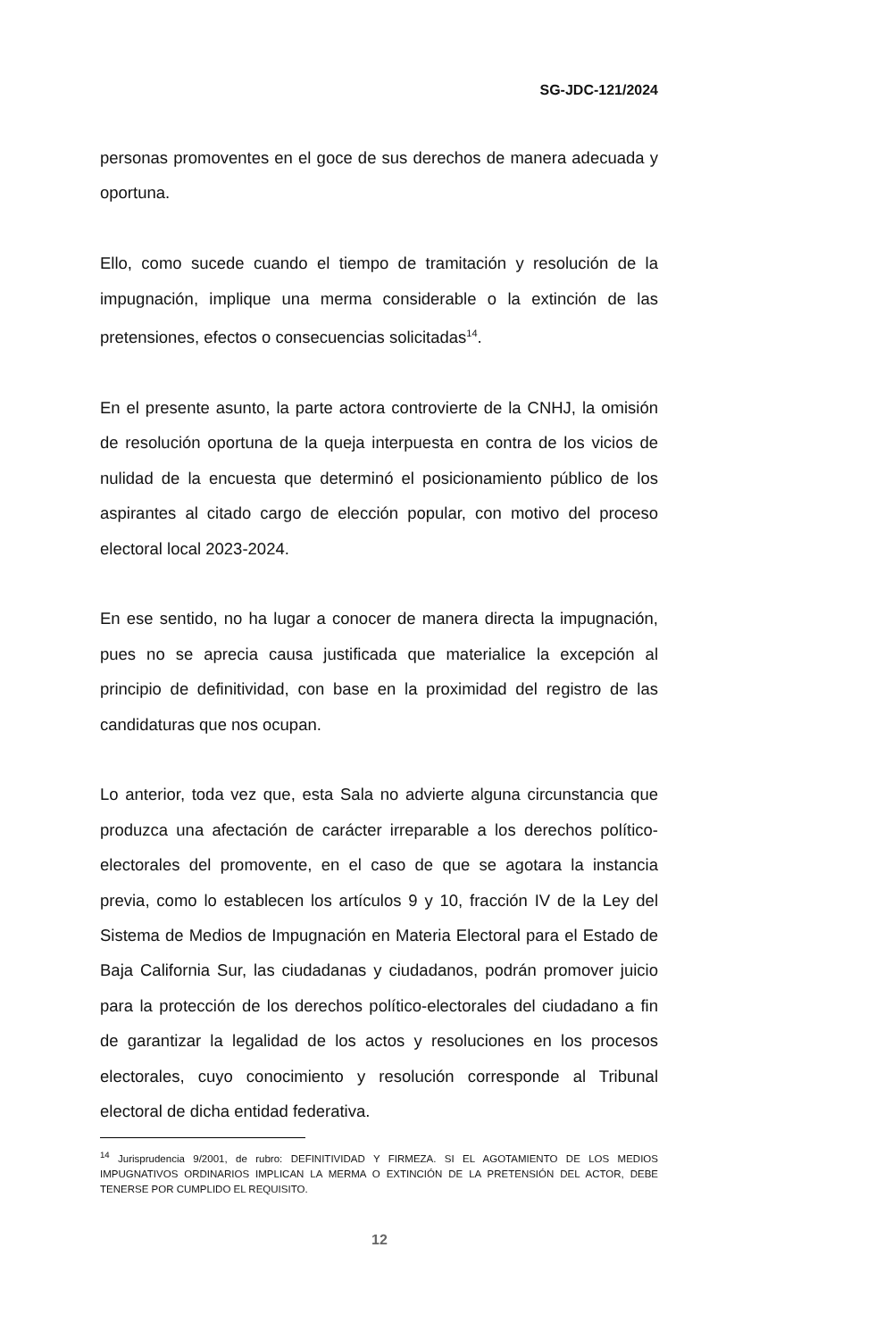SG-JDC-121/2024
personas promoventes en el goce de sus derechos de manera adecuada y oportuna.
Ello, como sucede cuando el tiempo de tramitación y resolución de la impugnación, implique una merma considerable o la extinción de las pretensiones, efectos o consecuencias solicitadas<sup>14</sup>.
En el presente asunto, la parte actora controvierte de la CNHJ, la omisión de resolución oportuna de la queja interpuesta en contra de los vicios de nulidad de la encuesta que determinó el posicionamiento público de los aspirantes al citado cargo de elección popular, con motivo del proceso electoral local 2023-2024.
En ese sentido, no ha lugar a conocer de manera directa la impugnación, pues no se aprecia causa justificada que materialice la excepción al principio de definitividad, con base en la proximidad del registro de las candidaturas que nos ocupan.
Lo anterior, toda vez que, esta Sala no advierte alguna circunstancia que produzca una afectación de carácter irreparable a los derechos político-electorales del promovente, en el caso de que se agotara la instancia previa, como lo establecen los artículos 9 y 10, fracción IV de la Ley del Sistema de Medios de Impugnación en Materia Electoral para el Estado de Baja California Sur, las ciudadanas y ciudadanos, podrán promover juicio para la protección de los derechos político-electorales del ciudadano a fin de garantizar la legalidad de los actos y resoluciones en los procesos electorales, cuyo conocimiento y resolución corresponde al Tribunal electoral de dicha entidad federativa.
<sup>14</sup> Jurisprudencia 9/2001, de rubro: DEFINITIVIDAD Y FIRMEZA. SI EL AGOTAMIENTO DE LOS MEDIOS IMPUGNATIVOS ORDINARIOS IMPLICAN LA MERMA O EXTINCIÓN DE LA PRETENSIÓN DEL ACTOR, DEBE TENERSE POR CUMPLIDO EL REQUISITO.
12